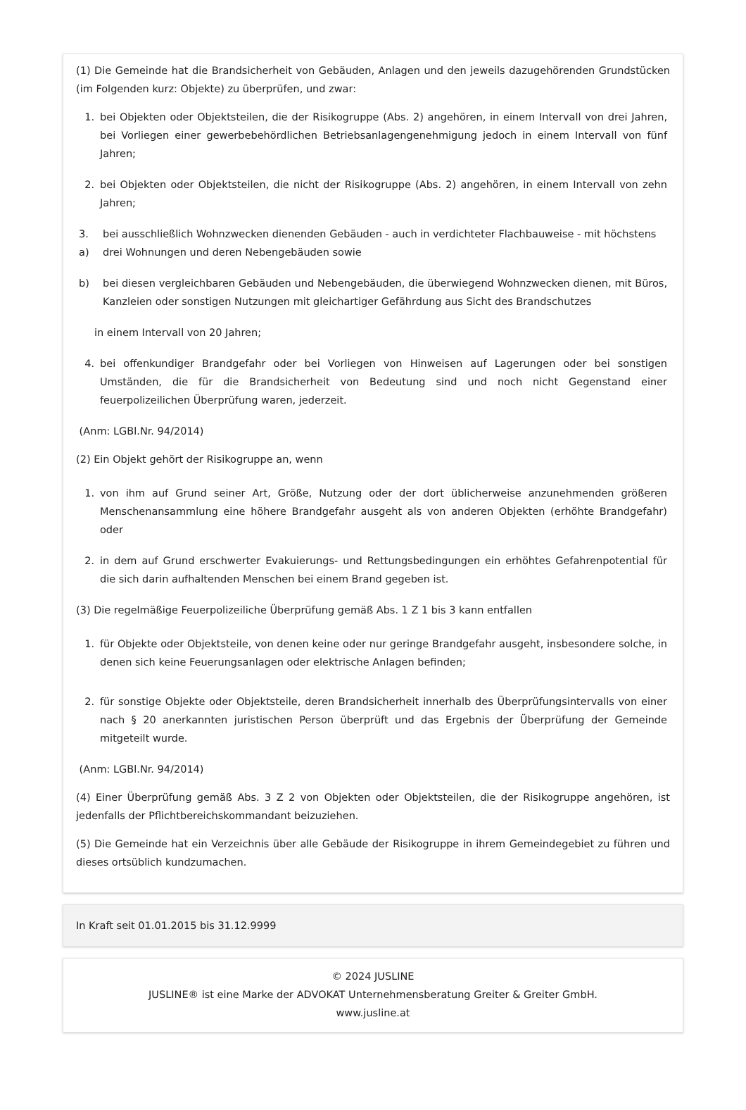(1) Die Gemeinde hat die Brandsicherheit von Gebäuden, Anlagen und den jeweils dazugehörenden Grundstücken (im Folgenden kurz: Objekte) zu überprüfen, und zwar:
1. bei Objekten oder Objektsteilen, die der Risikogruppe (Abs. 2) angehören, in einem Intervall von drei Jahren, bei Vorliegen einer gewerbebehördlichen Betriebsanlagengenehmigung jedoch in einem Intervall von fünf Jahren;
2. bei Objekten oder Objektsteilen, die nicht der Risikogruppe (Abs. 2) angehören, in einem Intervall von zehn Jahren;
3.
a) bei ausschließlich Wohnzwecken dienenden Gebäuden - auch in verdichteter Flachbauweise - mit höchstens drei Wohnungen und deren Nebengebäuden sowie
b) bei diesen vergleichbaren Gebäuden und Nebengebäuden, die überwiegend Wohnzwecken dienen, mit Büros, Kanzleien oder sonstigen Nutzungen mit gleichartiger Gefährdung aus Sicht des Brandschutzes
in einem Intervall von 20 Jahren;
4. bei offenkundiger Brandgefahr oder bei Vorliegen von Hinweisen auf Lagerungen oder bei sonstigen Umständen, die für die Brandsicherheit von Bedeutung sind und noch nicht Gegenstand einer feuerpolizeilichen Überprüfung waren, jederzeit.
(Anm: LGBl.Nr. 94/2014)
(2) Ein Objekt gehört der Risikogruppe an, wenn
1. von ihm auf Grund seiner Art, Größe, Nutzung oder der dort üblicherweise anzunehmenden größeren Menschenansammlung eine höhere Brandgefahr ausgeht als von anderen Objekten (erhöhte Brandgefahr) oder
2. in dem auf Grund erschwerter Evakuierungs- und Rettungsbedingungen ein erhöhtes Gefahrenpotential für die sich darin aufhaltenden Menschen bei einem Brand gegeben ist.
(3) Die regelmäßige Feuerpolizeiliche Überprüfung gemäß Abs. 1 Z 1 bis 3 kann entfallen
1. für Objekte oder Objektsteile, von denen keine oder nur geringe Brandgefahr ausgeht, insbesondere solche, in denen sich keine Feuerungsanlagen oder elektrische Anlagen befinden;
2. für sonstige Objekte oder Objektsteile, deren Brandsicherheit innerhalb des Überprüfungsintervalls von einer nach § 20 anerkannten juristischen Person überprüft und das Ergebnis der Überprüfung der Gemeinde mitgeteilt wurde.
(Anm: LGBl.Nr. 94/2014)
(4) Einer Überprüfung gemäß Abs. 3 Z 2 von Objekten oder Objektsteilen, die der Risikogruppe angehören, ist jedenfalls der Pflichtbereichskommandant beizuziehen.
(5) Die Gemeinde hat ein Verzeichnis über alle Gebäude der Risikogruppe in ihrem Gemeindegebiet zu führen und dieses ortsüblich kundzumachen.
In Kraft seit 01.01.2015 bis 31.12.9999
© 2024 JUSLINE
JUSLINE® ist eine Marke der ADVOKAT Unternehmensberatung Greiter & Greiter GmbH.
www.jusline.at